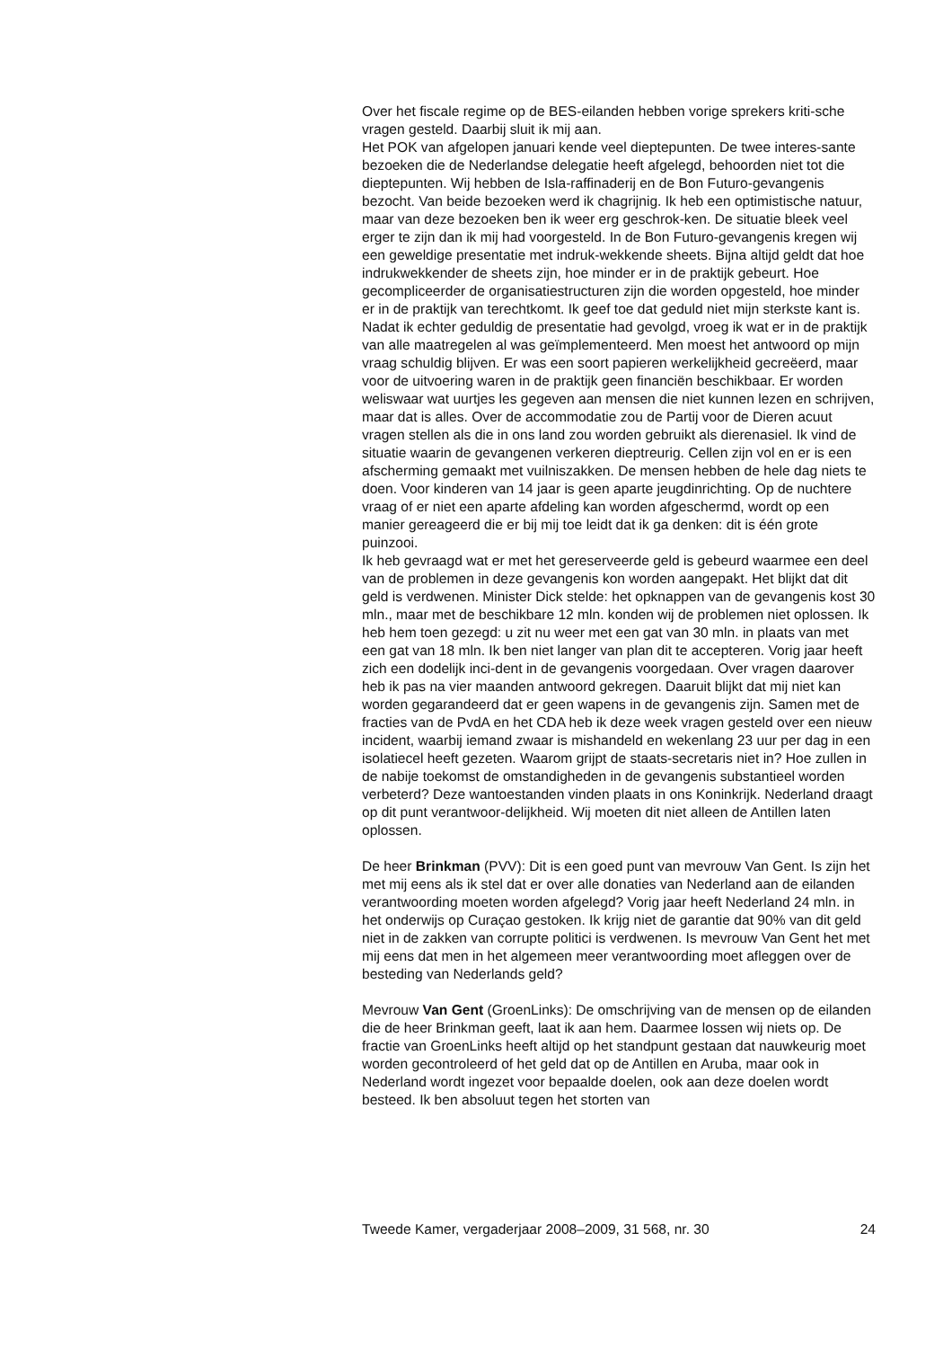Over het fiscale regime op de BES-eilanden hebben vorige sprekers kriti-sche vragen gesteld. Daarbij sluit ik mij aan.
Het POK van afgelopen januari kende veel dieptepunten. De twee interes-sante bezoeken die de Nederlandse delegatie heeft afgelegd, behoorden niet tot die dieptepunten. Wij hebben de Isla-raffinaderij en de Bon Futuro-gevangenis bezocht. Van beide bezoeken werd ik chagrijnig. Ik heb een optimistische natuur, maar van deze bezoeken ben ik weer erg geschrok-ken. De situatie bleek veel erger te zijn dan ik mij had voorgesteld. In de Bon Futuro-gevangenis kregen wij een geweldige presentatie met indruk-wekkende sheets. Bijna altijd geldt dat hoe indrukwekkender de sheets zijn, hoe minder er in de praktijk gebeurt. Hoe gecompliceerder de organisatiestructuren zijn die worden opgesteld, hoe minder er in de praktijk van terechtkomt. Ik geef toe dat geduld niet mijn sterkste kant is. Nadat ik echter geduldig de presentatie had gevolgd, vroeg ik wat er in de praktijk van alle maatregelen al was geïmplementeerd. Men moest het antwoord op mijn vraag schuldig blijven. Er was een soort papieren werkelijkheid gecreëerd, maar voor de uitvoering waren in de praktijk geen financiën beschikbaar. Er worden weliswaar wat uurtjes les gegeven aan mensen die niet kunnen lezen en schrijven, maar dat is alles. Over de accommodatie zou de Partij voor de Dieren acuut vragen stellen als die in ons land zou worden gebruikt als dierenasiel. Ik vind de situatie waarin de gevangenen verkeren dieptreurig. Cellen zijn vol en er is een afscherming gemaakt met vuilniszakken. De mensen hebben de hele dag niets te doen. Voor kinderen van 14 jaar is geen aparte jeugdinrichting. Op de nuchtere vraag of er niet een aparte afdeling kan worden afgeschermd, wordt op een manier gereageerd die er bij mij toe leidt dat ik ga denken: dit is één grote puinzooi.
Ik heb gevraagd wat er met het gereserveerde geld is gebeurd waarmee een deel van de problemen in deze gevangenis kon worden aangepakt. Het blijkt dat dit geld is verdwenen. Minister Dick stelde: het opknappen van de gevangenis kost 30 mln., maar met de beschikbare 12 mln. konden wij de problemen niet oplossen. Ik heb hem toen gezegd: u zit nu weer met een gat van 30 mln. in plaats van met een gat van 18 mln. Ik ben niet langer van plan dit te accepteren. Vorig jaar heeft zich een dodelijk inci-dent in de gevangenis voorgedaan. Over vragen daarover heb ik pas na vier maanden antwoord gekregen. Daaruit blijkt dat mij niet kan worden gegarandeerd dat er geen wapens in de gevangenis zijn. Samen met de fracties van de PvdA en het CDA heb ik deze week vragen gesteld over een nieuw incident, waarbij iemand zwaar is mishandeld en wekenlang 23 uur per dag in een isolatiecel heeft gezeten. Waarom grijpt de staats-secretaris niet in? Hoe zullen in de nabije toekomst de omstandigheden in de gevangenis substantieel worden verbeterd? Deze wantoestanden vinden plaats in ons Koninkrijk. Nederland draagt op dit punt verantwoor-delijkheid. Wij moeten dit niet alleen de Antillen laten oplossen.
De heer Brinkman (PVV): Dit is een goed punt van mevrouw Van Gent. Is zijn het met mij eens als ik stel dat er over alle donaties van Nederland aan de eilanden verantwoording moeten worden afgelegd? Vorig jaar heeft Nederland 24 mln. in het onderwijs op Curaçao gestoken. Ik krijg niet de garantie dat 90% van dit geld niet in de zakken van corrupte politici is verdwenen. Is mevrouw Van Gent het met mij eens dat men in het algemeen meer verantwoording moet afleggen over de besteding van Nederlands geld?
Mevrouw Van Gent (GroenLinks): De omschrijving van de mensen op de eilanden die de heer Brinkman geeft, laat ik aan hem. Daarmee lossen wij niets op. De fractie van GroenLinks heeft altijd op het standpunt gestaan dat nauwkeurig moet worden gecontroleerd of het geld dat op de Antillen en Aruba, maar ook in Nederland wordt ingezet voor bepaalde doelen, ook aan deze doelen wordt besteed. Ik ben absoluut tegen het storten van
Tweede Kamer, vergaderjaar 2008–2009, 31 568, nr. 30 24